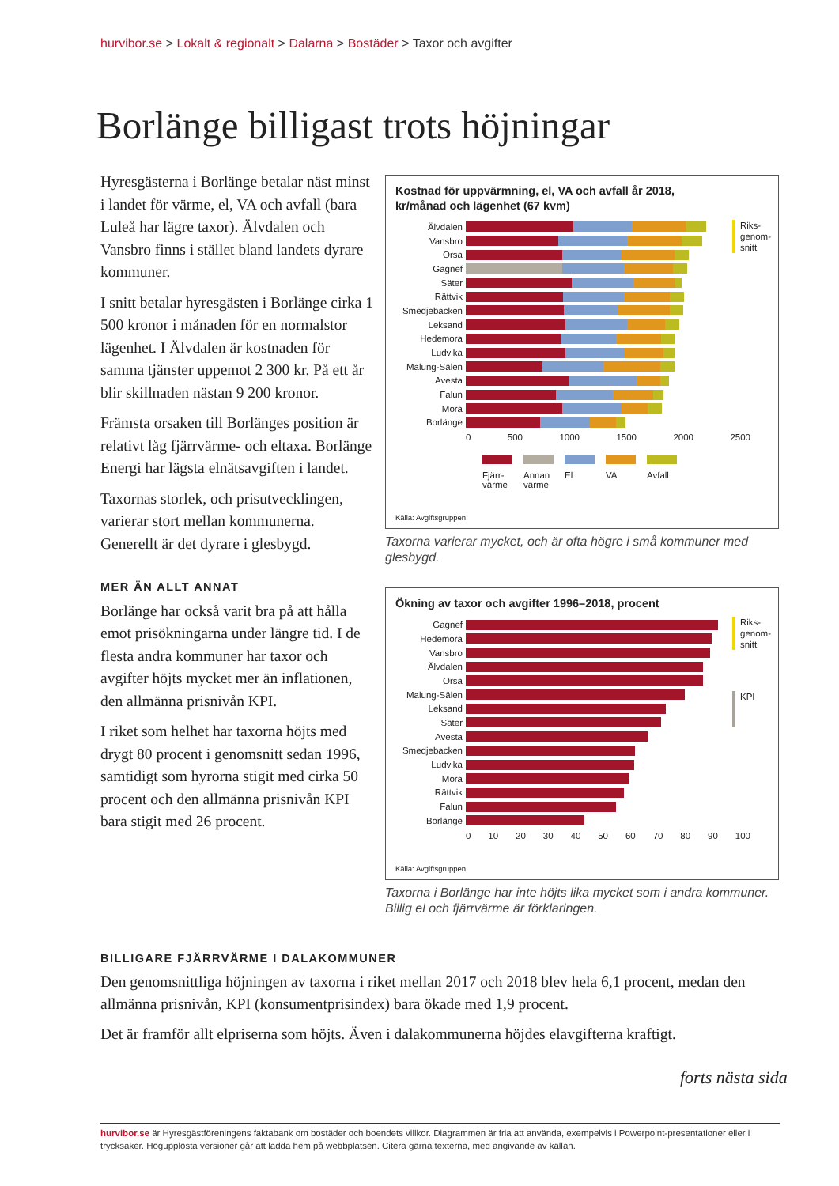hurvibor.se > Lokalt & regionalt > Dalarna > Bostäder > Taxor och avgifter
Borlänge billigast trots höjningar
Hyresgästerna i Borlänge betalar näst minst i landet för värme, el, VA och avfall (bara Luleå har lägre taxor). Älvdalen och Vansbro finns i stället bland landets dyrare kommuner.
I snitt betalar hyresgästen i Borlänge cirka 1 500 kronor i månaden för en normalstor lägenhet. I Älvdalen är kostnaden för samma tjänster uppemot 2 300 kr. På ett år blir skillnaden nästan 9 200 kronor.
Främsta orsaken till Borlänges position är relativt låg fjärrvärme- och eltaxa. Borlänge Energi har lägsta elnätsavgiften i landet.
Taxornas storlek, och prisutvecklingen, varierar stort mellan kommunerna. Generellt är det dyrare i glesbygd.
MER ÄN ALLT ANNAT
Borlänge har också varit bra på att hålla emot prisökningarna under längre tid. I de flesta andra kommuner har taxor och avgifter höjts mycket mer än inflationen, den allmänna prisnivån KPI.
I riket som helhet har taxorna höjts med drygt 80 procent i genomsnitt sedan 1996, samtidigt som hyrorna stigit med cirka 50 procent och den allmänna prisnivån KPI bara stigit med 26 procent.
Kostnad för uppvärmning, el, VA och avfall år 2018,
kr/månad och lägenhet (67 kvm)
Riks-
genom-
snitt
Älvdalen
Vansbro
Orsa
Gagnef
Säter
Rättvik
Smedjebacken
Leksand
Hedemora
Ludvika
Malung-Sälen
Avesta
Falun
Mora
Borlänge
0 500 1000 1500 2000 2500
Fjärr-
värme
Annan
värme
El VA Avfall
Källa: Avgiftsgruppen
Taxorna varierar mycket, och är ofta högre i små kommuner med glesbygd.
Ökning av taxor och avgifter 1996–2018, procent
Riks-
genom-
snitt
KPI
Gagnef
Hedemora
Vansbro
Älvdalen
Orsa
Malung-Sälen
Leksand
Säter
Avesta
Smedjebacken
Ludvika
Mora
Rättvik
Falun
Borlänge
0 10 20 30 40 50 60 70 80 90 100
Källa: Avgiftsgruppen
Taxorna i Borlänge har inte höjts lika mycket som i andra kommuner. Billig el och fjärrvärme är förklaringen.
BILLIGARE FJÄRRVÄRME I DALAKOMMUNER
Den genomsnittliga höjningen av taxorna i riket mellan 2017 och 2018 blev hela 6,1 procent, medan den allmänna prisnivån, KPI (konsumentprisindex) bara ökade med 1,9 procent.
Det är framför allt elpriserna som höjts. Även i dalakommunerna höjdes elavgifterna kraftigt.
forts nästa sida
hurvibor.se är Hyresgästföreningens faktabank om bostäder och boendets villkor. Diagrammen är fria att använda, exempelvis i Powerpoint-presentationer eller i trycksaker. Högupplösta versioner går att ladda hem på webbplatsen. Citera gärna texterna, med angivande av källan.